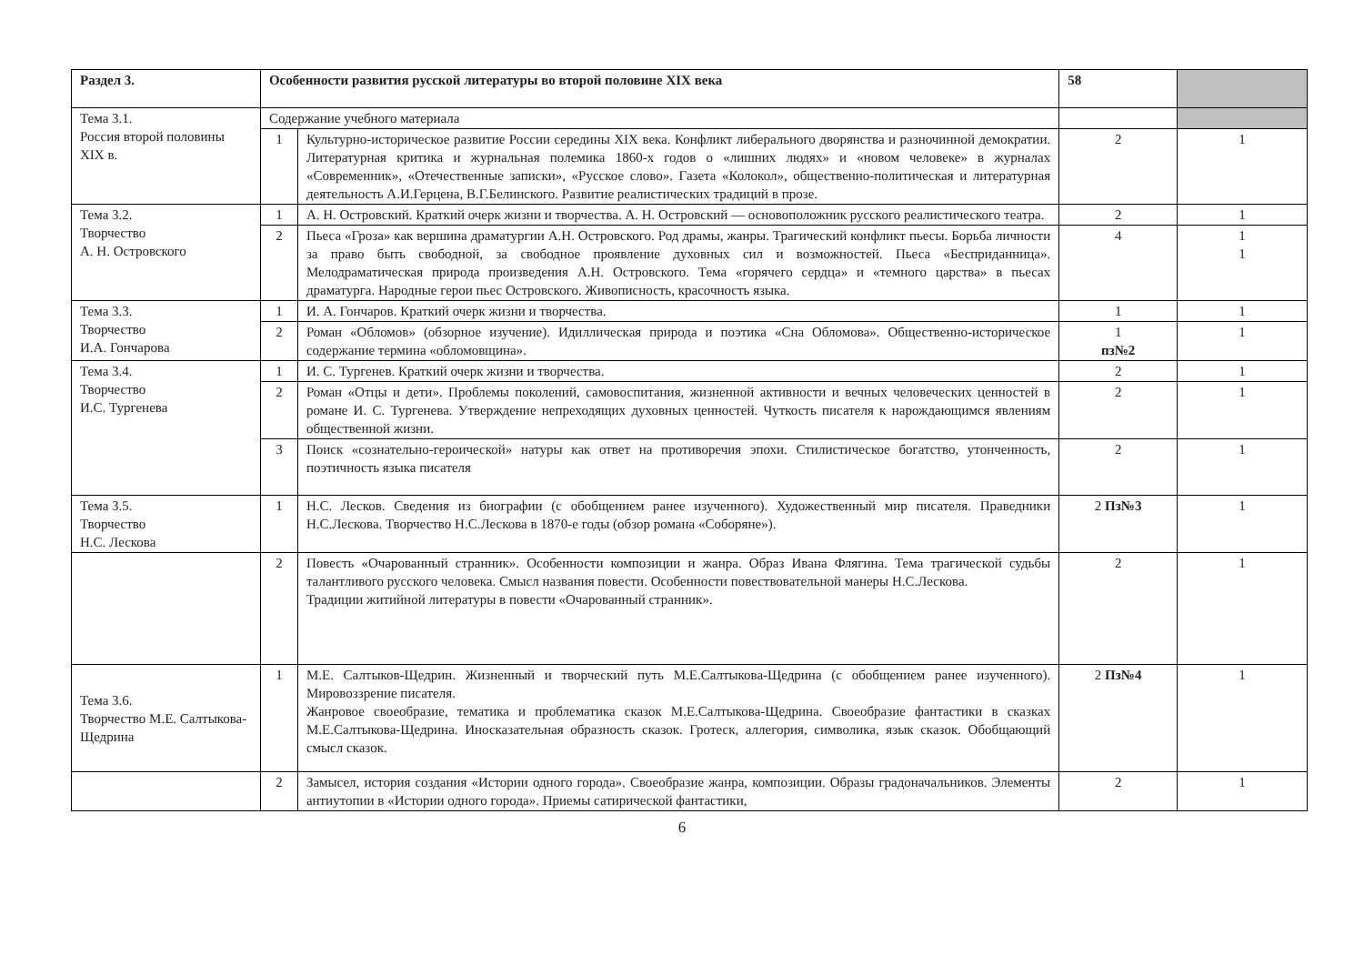| Раздел 3. | Особенности развития русской литературы во второй половине XIX века | | 58 | |
| Тема 3.1. Россия второй половины XIX в. | Содержание учебного материала | | | |
| | 1 | Культурно-историческое развитие России середины XIX века. Конфликт либерального дворянства и разночинной демократии. Литературная критика и журнальная полемика 1860-х годов о «лишних людях» и «новом человеке» в журналах «Современник», «Отечественные записки», «Русское слово». Газета «Колокол», общественно-политическая и литературная деятельность А.И.Герцена, В.Г.Белинского. Развитие реалистических традиций в прозе. | 2 | 1 |
| Тема 3.2. Творчество А. Н. Островского | 1 | А. Н. Островский. Краткий очерк жизни и творчества. А. Н. Островский — основоположник русского реалистического театра. | 2 | 1 |
| | 2 | Пьеса «Гроза» как вершина драматургии А.Н. Островского. Род драмы, жанры. Трагический конфликт пьесы. Борьба личности за право быть свободной, за свободное проявление духовных сил и возможностей. Пьеса «Бесприданница». Мелодраматическая природа произведения А.Н. Островского. Тема «горячего сердца» и «темного царства» в пьесах драматурга. Народные герои пьес Островского. Живописность, красочность языка. | 4 | 1 1 |
| Тема 3.3. Творчество И.А. Гончарова | 1 | И. А. Гончаров. Краткий очерк жизни и творчества. | 1 | 1 |
| | 2 | Роман «Обломов» (обзорное изучение). Идиллическая природа и поэтика «Сна Обломова». Общественно-историческое содержание термина «обломовщина». | 1 пз№2 | 1 |
| Тема 3.4. Творчество И.С. Тургенева | 1 | И. С. Тургенев. Краткий очерк жизни и творчества. | 2 | 1 |
| | 2 | Роман «Отцы и дети». Проблемы поколений, самовоспитания, жизненной активности и вечных человеческих ценностей в романе И. С. Тургенева. Утверждение непреходящих духовных ценностей. Чуткость писателя к нарождающимся явлениям общественной жизни. | 2 | 1 |
| | 3 | Поиск «сознательно-героической» натуры как ответ на противоречия эпохи. Стилистическое богатство, утонченность, поэтичность языка писателя | 2 | 1 |
| Тема 3.5. Творчество Н.С. Лескова | 1 | Н.С. Лесков. Сведения из биографии (с обобщением ранее изученного). Художественный мир писателя. Праведники Н.С.Лескова. Творчество Н.С.Лескова в 1870-е годы (обзор романа «Соборяне»). | 2 Пз№3 | 1 |
| | 2 | Повесть «Очарованный странник». Особенности композиции и жанра. Образ Ивана Флягина. Тема трагической судьбы талантливого русского человека. Смысл названия повести. Особенности повествовательной манеры Н.С.Лескова. Традиции житийной литературы в повести «Очарованный странник». | 2 | 1 |
| Тема 3.6. Творчество М.Е. Салтыкова-Щедрина | 1 | М.Е. Салтыков-Щедрин. Жизненный и творческий путь М.Е.Салтыкова-Щедрина (с обобщением ранее изученного). Мировоззрение писателя. Жанровое своеобразие, тематика и проблематика сказок М.Е.Салтыкова-Щедрина. Своеобразие фантастики в сказках М.Е.Салтыкова-Щедрина. Иносказательная образность сказок. Гротеск, аллегория, символика, язык сказок. Обобщающий смысл сказок. | 2 Пз№4 | 1 |
| | 2 | Замысел, история создания «Истории одного города». Своеобразие жанра, композиции. Образы градоначальников. Элементы антиутопии в «Истории одного города». Приемы сатирической фантастики, | 2 | 1 |
6